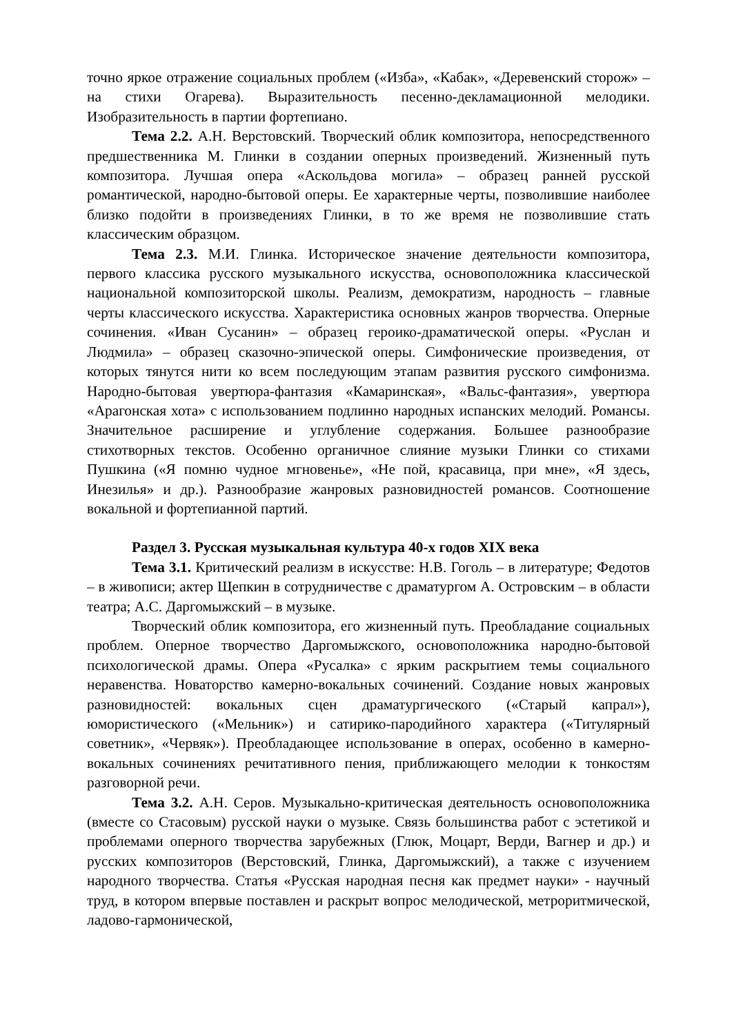точно яркое отражение социальных проблем («Изба», «Кабак», «Деревенский сторож» – на стихи Огарева). Выразительность песенно-декламационной мелодики. Изобразительность в партии фортепиано.
Тема 2.2. А.Н. Верстовский. Творческий облик композитора, непосредственного предшественника М. Глинки в создании оперных произведений. Жизненный путь композитора. Лучшая опера «Аскольдова могила» – образец ранней русской романтической, народно-бытовой оперы. Ее характерные черты, позволившие наиболее близко подойти в произведениях Глинки, в то же время не позволившие стать классическим образцом.
Тема 2.3. М.И. Глинка. Историческое значение деятельности композитора, первого классика русского музыкального искусства, основоположника классической национальной композиторской школы. Реализм, демократизм, народность – главные черты классического искусства. Характеристика основных жанров творчества. Оперные сочинения. «Иван Сусанин» – образец героико-драматической оперы. «Руслан и Людмила» – образец сказочно-эпической оперы. Симфонические произведения, от которых тянутся нити ко всем последующим этапам развития русского симфонизма. Народно-бытовая увертюра-фантазия «Камаринская», «Вальс-фантазия», увертюра «Арагонская хота» с использованием подлинно народных испанских мелодий. Романсы. Значительное расширение и углубление содержания. Большее разнообразие стихотворных текстов. Особенно органичное слияние музыки Глинки со стихами Пушкина («Я помню чудное мгновенье», «Не пой, красавица, при мне», «Я здесь, Инезилья» и др.). Разнообразие жанровых разновидностей романсов. Соотношение вокальной и фортепианной партий.
Раздел 3. Русская музыкальная культура 40-х годов XIX века
Тема 3.1. Критический реализм в искусстве: Н.В. Гоголь – в литературе; Федотов – в живописи; актер Щепкин в сотрудничестве с драматургом А. Островским – в области театра; А.С. Даргомыжский – в музыке.
Творческий облик композитора, его жизненный путь. Преобладание социальных проблем. Оперное творчество Даргомыжского, основоположника народно-бытовой психологической драмы. Опера «Русалка» с ярким раскрытием темы социального неравенства. Новаторство камерно-вокальных сочинений. Создание новых жанровых разновидностей: вокальных сцен драматургического («Старый капрал»), юмористического («Мельник») и сатирико-пародийного характера («Титулярный советник», «Червяк»). Преобладающее использование в операх, особенно в камерно-вокальных сочинениях речитативного пения, приближающего мелодии к тонкостям разговорной речи.
Тема 3.2. А.Н. Серов. Музыкально-критическая деятельность основоположника (вместе со Стасовым) русской науки о музыке. Связь большинства работ с эстетикой и проблемами оперного творчества зарубежных (Глюк, Моцарт, Верди, Вагнер и др.) и русских композиторов (Верстовский, Глинка, Даргомыжский), а также с изучением народного творчества. Статья «Русская народная песня как предмет науки» - научный труд, в котором впервые поставлен и раскрыт вопрос мелодической, метроритмической, ладово-гармонической,